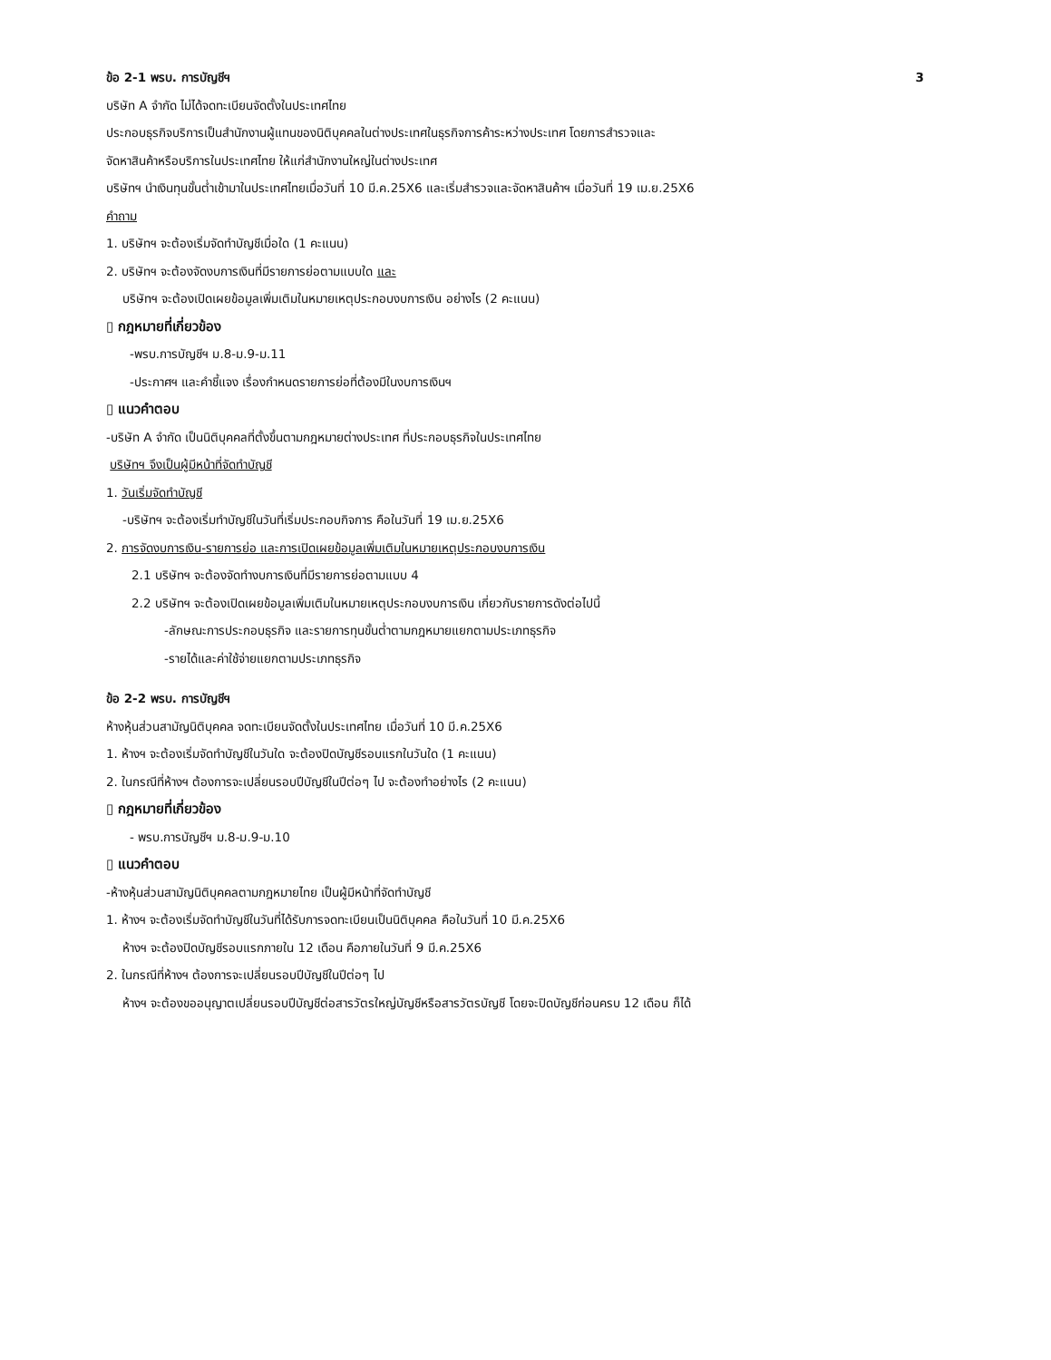ข้อ 2-1 พรบ. การบัญชีฯ 3
บริษัท A จำกัด ไม่ได้จดทะเบียนจัดตั้งในประเทศไทย
ประกอบธุรกิจบริการเป็นสำนักงานผู้แทนของนิติบุคคลในต่างประเทศในธุรกิจการค้าระหว่างประเทศ โดยการสำรวจและ
จัดหาสินค้าหรือบริการในประเทศไทย ให้แก่สำนักงานใหญ่ในต่างประเทศ
บริษัทฯ นำเงินทุนขั้นต่ำเข้ามาในประเทศไทยเมื่อวันที่ 10 มี.ค.25X6 และเริ่มสำรวจและจัดหาสินค้าฯ เมื่อวันที่ 19 เม.ย.25X6
คำถาม
1. บริษัทฯ จะต้องเริ่มจัดทำบัญชีเมื่อใด (1 คะแนน)
2. บริษัทฯ จะต้องจัดงบการเงินที่มีรายการย่อตามแบบใด และ
บริษัทฯ จะต้องเปิดเผยข้อมูลเพิ่มเติมในหมายเหตุประกอบงบการเงิน อย่างไร (2 คะแนน)
▯ กฎหมายที่เกี่ยวข้อง
-พรบ.การบัญชีฯ ม.8-ม.9-ม.11
-ประกาศฯ และคำชี้แจง เรื่องกำหนดรายการย่อที่ต้องมีในงบการเงินฯ
▯ แนวคำตอบ
-บริษัท A จำกัด เป็นนิติบุคคลที่ตั้งขึ้นตามกฎหมายต่างประเทศ ที่ประกอบธุรกิจในประเทศไทย
บริษัทฯ จึงเป็นผู้มีหน้าที่จัดทำบัญชี
1. วันเริ่มจัดทำบัญชี
-บริษัทฯ จะต้องเริ่มทำบัญชีในวันที่เริ่มประกอบกิจการ คือในวันที่ 19 เม.ย.25X6
2. การจัดงบการเงิน-รายการย่อ และการเปิดเผยข้อมูลเพิ่มเติมในหมายเหตุประกอบงบการเงิน
2.1 บริษัทฯ จะต้องจัดทำงบการเงินที่มีรายการย่อตามแบบ 4
2.2 บริษัทฯ จะต้องเปิดเผยข้อมูลเพิ่มเติมในหมายเหตุประกอบงบการเงิน เกี่ยวกับรายการดังต่อไปนี้
-ลักษณะการประกอบธุรกิจ และรายการทุนขั้นต่ำตามกฎหมายแยกตามประเภทธุรกิจ
-รายได้และค่าใช้จ่ายแยกตามประเภทธุรกิจ
ข้อ 2-2 พรบ. การบัญชีฯ
ห้างหุ้นส่วนสามัญนิติบุคคล จดทะเบียนจัดตั้งในประเทศไทย เมื่อวันที่ 10 มี.ค.25X6
1. ห้างฯ จะต้องเริ่มจัดทำบัญชีในวันใด จะต้องปิดบัญชีรอบแรกในวันใด (1 คะแนน)
2. ในกรณีที่ห้างฯ ต้องการจะเปลี่ยนรอบปีบัญชีในปีต่อๆ ไป จะต้องทำอย่างไร (2 คะแนน)
▯ กฎหมายที่เกี่ยวข้อง
- พรบ.การบัญชีฯ ม.8-ม.9-ม.10
▯ แนวคำตอบ
-ห้างหุ้นส่วนสามัญนิติบุคคลตามกฎหมายไทย เป็นผู้มีหน้าที่จัดทำบัญชี
1. ห้างฯ จะต้องเริ่มจัดทำบัญชีในวันที่ได้รับการจดทะเบียนเป็นนิติบุคคล คือในวันที่ 10 มี.ค.25X6
ห้างฯ จะต้องปิดบัญชีรอบแรกภายใน 12 เดือน คือภายในวันที่ 9 มี.ค.25X6
2. ในกรณีที่ห้างฯ ต้องการจะเปลี่ยนรอบปีบัญชีในปีต่อๆ ไป
ห้างฯ จะต้องขออนุญาตเปลี่ยนรอบปีบัญชีต่อสารวัตรใหญ่บัญชีหรือสารวัตรบัญชี โดยจะปิดบัญชีก่อนครบ 12 เดือน ก็ได้